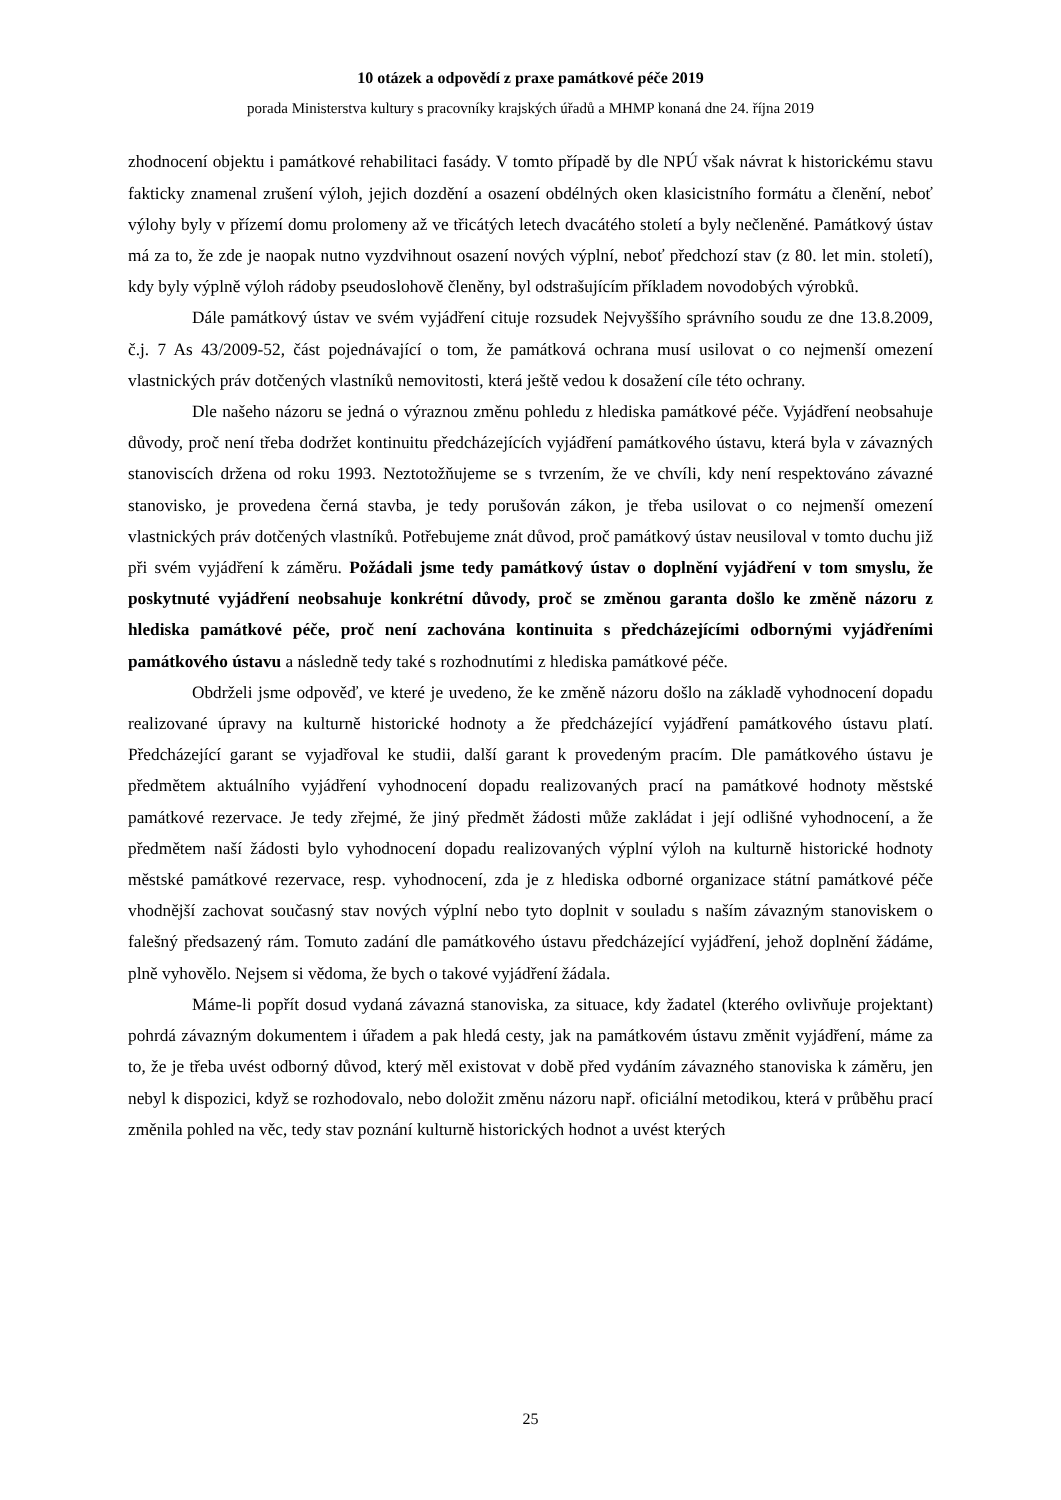10 otázek a odpovědí z praxe památkové péče 2019
porada Ministerstva kultury s pracovníky krajských úřadů a MHMP konaná dne 24. října 2019
zhodnocení objektu i památkové rehabilitaci fasády. V tomto případě by dle NPÚ však návrat k historickému stavu fakticky znamenal zrušení výloh, jejich dozdění a osazení obdélných oken klasicistního formátu a členění, neboť výlohy byly v přízemí domu prolomeny až ve třicátých letech dvacátého století a byly nečleněné. Památkový ústav má za to, že zde je naopak nutno vyzdvihnout osazení nových výplní, neboť předchozí stav (z 80. let min. století), kdy byly výplně výloh rádoby pseudoslohově členěny, byl odstrašujícím příkladem novodobých výrobků.
Dále památkový ústav ve svém vyjádření cituje rozsudek Nejvyššího správního soudu ze dne 13.8.2009, č.j. 7 As 43/2009-52, část pojednávající o tom, že památková ochrana musí usilovat o co nejmenší omezení vlastnických práv dotčených vlastníků nemovitosti, která ještě vedou k dosažení cíle této ochrany.
Dle našeho názoru se jedná o výraznou změnu pohledu z hlediska památkové péče. Vyjádření neobsahuje důvody, proč není třeba dodržet kontinuitu předcházejících vyjádření památkového ústavu, která byla v závazných stanoviscích držena od roku 1993. Neztotožňujeme se s tvrzením, že ve chvíli, kdy není respektováno závazné stanovisko, je provedena černá stavba, je tedy porušován zákon, je třeba usilovat o co nejmenší omezení vlastnických práv dotčených vlastníků. Potřebujeme znát důvod, proč památkový ústav neusiloval v tomto duchu již při svém vyjádření k záměru. Požádali jsme tedy památkový ústav o doplnění vyjádření v tom smyslu, že poskytnuté vyjádření neobsahuje konkrétní důvody, proč se změnou garanta došlo ke změně názoru z hlediska památkové péče, proč není zachována kontinuita s předcházejícími odbornými vyjádřeními památkového ústavu a následně tedy také s rozhodnutími z hlediska památkové péče.
Obdrželi jsme odpověď, ve které je uvedeno, že ke změně názoru došlo na základě vyhodnocení dopadu realizované úpravy na kulturně historické hodnoty a že předcházející vyjádření památkového ústavu platí. Předcházející garant se vyjadřoval ke studii, další garant k provedeným pracím. Dle památkového ústavu je předmětem aktuálního vyjádření vyhodnocení dopadu realizovaných prací na památkové hodnoty městské památkové rezervace. Je tedy zřejmé, že jiný předmět žádosti může zakládat i její odlišné vyhodnocení, a že předmětem naší žádosti bylo vyhodnocení dopadu realizovaných výplní výloh na kulturně historické hodnoty městské památkové rezervace, resp. vyhodnocení, zda je z hlediska odborné organizace státní památkové péče vhodnější zachovat současný stav nových výplní nebo tyto doplnit v souladu s naším závazným stanoviskem o falešný předsazený rám. Tomuto zadání dle památkového ústavu předcházející vyjádření, jehož doplnění žádáme, plně vyhovělo. Nejsem si vědoma, že bych o takové vyjádření žádala.
Máme-li popřít dosud vydaná závazná stanoviska, za situace, kdy žadatel (kterého ovlivňuje projektant) pohrdá závazným dokumentem i úřadem a pak hledá cesty, jak na památkovém ústavu změnit vyjádření, máme za to, že je třeba uvést odborný důvod, který měl existovat v době před vydáním závazného stanoviska k záměru, jen nebyl k dispozici, když se rozhodovalo, nebo doložit změnu názoru např. oficiální metodikou, která v průběhu prací změnila pohled na věc, tedy stav poznání kulturně historických hodnot a uvést kterých
25